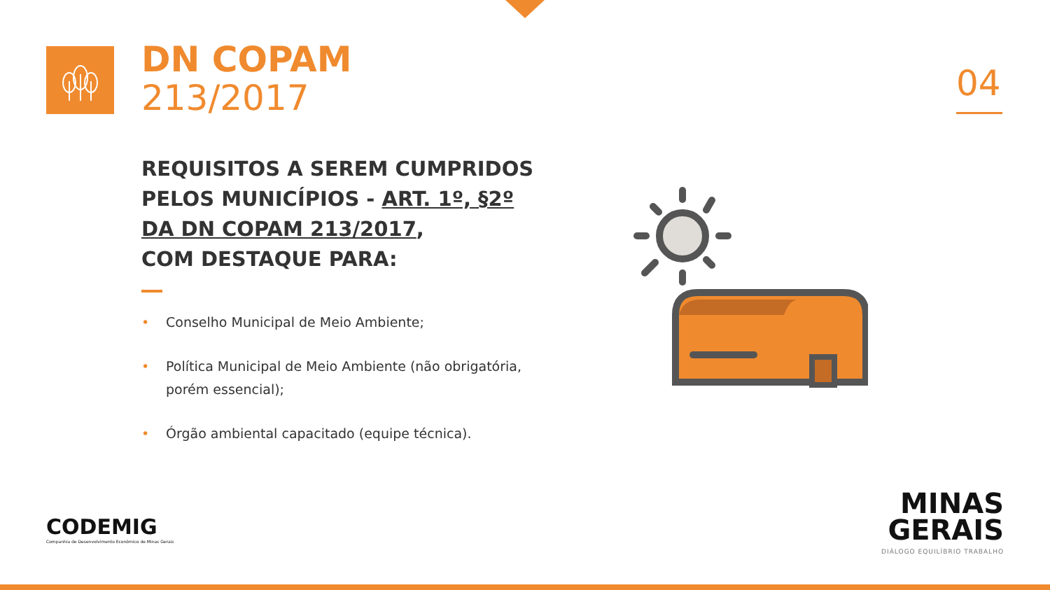DN COPAM
213/2017
04
REQUISITOS A SEREM CUMPRIDOS PELOS MUNICÍPIOS - ART. 1º, §2º DA DN COPAM 213/2017,
COM DESTAQUE PARA:
• Conselho Municipal de Meio Ambiente;
• Política Municipal de Meio Ambiente (não obrigatória, porém essencial);
• Órgão ambiental capacitado (equipe técnica).
CODEMIG
Companhia de Desenvolvimento Econômico de Minas Gerais
MINAS
GERAIS
DIÁLOGO EQUILÍBRIO TRABALHO